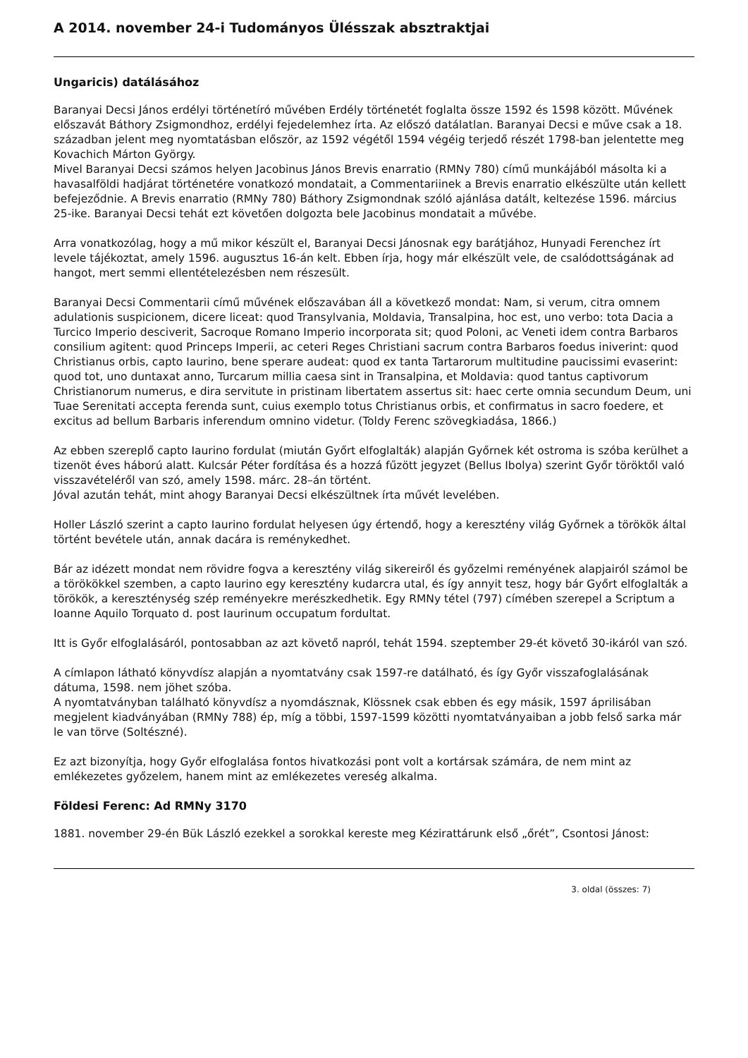A 2014. november 24-i Tudományos Ülésszak absztraktjai
Ungaricis) datálásához
Baranyai Decsi János erdélyi történetíró művében Erdély történetét foglalta össze 1592 és 1598 között. Művének előszavát Báthory Zsigmondhoz, erdélyi fejedelemhez írta. Az előszó datálatlan. Baranyai Decsi e műve csak a 18. században jelent meg nyomtatásban először, az 1592 végétől 1594 végéig terjedő részét 1798-ban jelentette meg Kovachich Márton György.
Mivel Baranyai Decsi számos helyen Jacobinus János Brevis enarratio (RMNy 780) című munkájából másolta ki a havasalföldi hadjárat történetére vonatkozó mondatait, a Commentariinek a Brevis enarratio elkészülte után kellett befejeződnie. A Brevis enarratio (RMNy 780) Báthory Zsigmondnak szóló ajánlása datált, keltezése 1596. március 25-ike. Baranyai Decsi tehát ezt követően dolgozta bele Jacobinus mondatait a művébe.
Arra vonatkozólag, hogy a mű mikor készült el, Baranyai Decsi Jánosnak egy barátjához, Hunyadi Ferenchez írt levele tájékoztat, amely 1596. augusztus 16-án kelt. Ebben írja, hogy már elkészült vele, de csalódottságának ad hangot, mert semmi ellentételezésben nem részesült.
Baranyai Decsi Commentarii című művének előszavában áll a következő mondat: Nam, si verum, citra omnem adulationis suspicionem, dicere liceat: quod Transylvania, Moldavia, Transalpina, hoc est, uno verbo: tota Dacia a Turcico Imperio desciverit, Sacroque Romano Imperio incorporata sit; quod Poloni, ac Veneti idem contra Barbaros consilium agitent: quod Princeps Imperii, ac ceteri Reges Christiani sacrum contra Barbaros foedus iniverint: quod Christianus orbis, capto Iaurino, bene sperare audeat: quod ex tanta Tartarorum multitudine paucissimi evaserint: quod tot, uno duntaxat anno, Turcarum millia caesa sint in Transalpina, et Moldavia: quod tantus captivorum Christianorum numerus, e dira servitute in pristinam libertatem assertus sit: haec certe omnia secundum Deum, uni Tuae Serenitati accepta ferenda sunt, cuius exemplo totus Christianus orbis, et confirmatus in sacro foedere, et excitus ad bellum Barbaris inferendum omnino videtur. (Toldy Ferenc szövegkiadása, 1866.)
Az ebben szereplő capto Iaurino fordulat (miután Győrt elfoglalták) alapján Győrnek két ostroma is szóba kerülhet a tizenöt éves háború alatt. Kulcsár Péter fordítása és a hozzá fűzött jegyzet (Bellus Ibolya) szerint Győr töröktől való visszavételéről van szó, amely 1598. márc. 28–án történt.
Jóval azután tehát, mint ahogy Baranyai Decsi elkészültnek írta művét levelében.
Holler László szerint a capto Iaurino fordulat helyesen úgy értendő, hogy a keresztény világ Győrnek a törökök által történt bevétele után, annak dacára is reménykedhet.
Bár az idézett mondat nem rövidre fogva a keresztény világ sikereiről és győzelmi reményének alapjairól számol be a törökökkel szemben, a capto Iaurino egy keresztény kudarcra utal, és így annyit tesz, hogy bár Győrt elfoglalták a törökök, a kereszténység szép reményekre merészkedhetik. Egy RMNy tétel (797) címében szerepel a Scriptum a Ioanne Aquilo Torquato d. post Iaurinum occupatum fordultat.
Itt is Győr elfoglalásáról, pontosabban az azt követő napról, tehát 1594. szeptember 29-ét követő 30-ikáról van szó.
A címlapon látható könyvdísz alapján a nyomtatvány csak 1597-re datálható, és így Győr visszafoglalásának dátuma, 1598. nem jöhet szóba.
A nyomtatványban található könyvdísz a nyomdásznak, Klössnek csak ebben és egy másik, 1597 áprilisában megjelent kiadványában (RMNy 788) ép, míg a többi, 1597-1599 közötti nyomtatványaiban a jobb felső sarka már le van törve (Soltészné).
Ez azt bizonyítja, hogy Győr elfoglalása fontos hivatkozási pont volt a kortársak számára, de nem mint az emlékezetes győzelem, hanem mint az emlékezetes vereség alkalma.
Földesi Ferenc: Ad RMNy 3170
1881. november 29-én Bük László ezekkel a sorokkal kereste meg Kézirattárunk első „őrét”, Csontosi Jánost:
3. oldal (összes: 7)